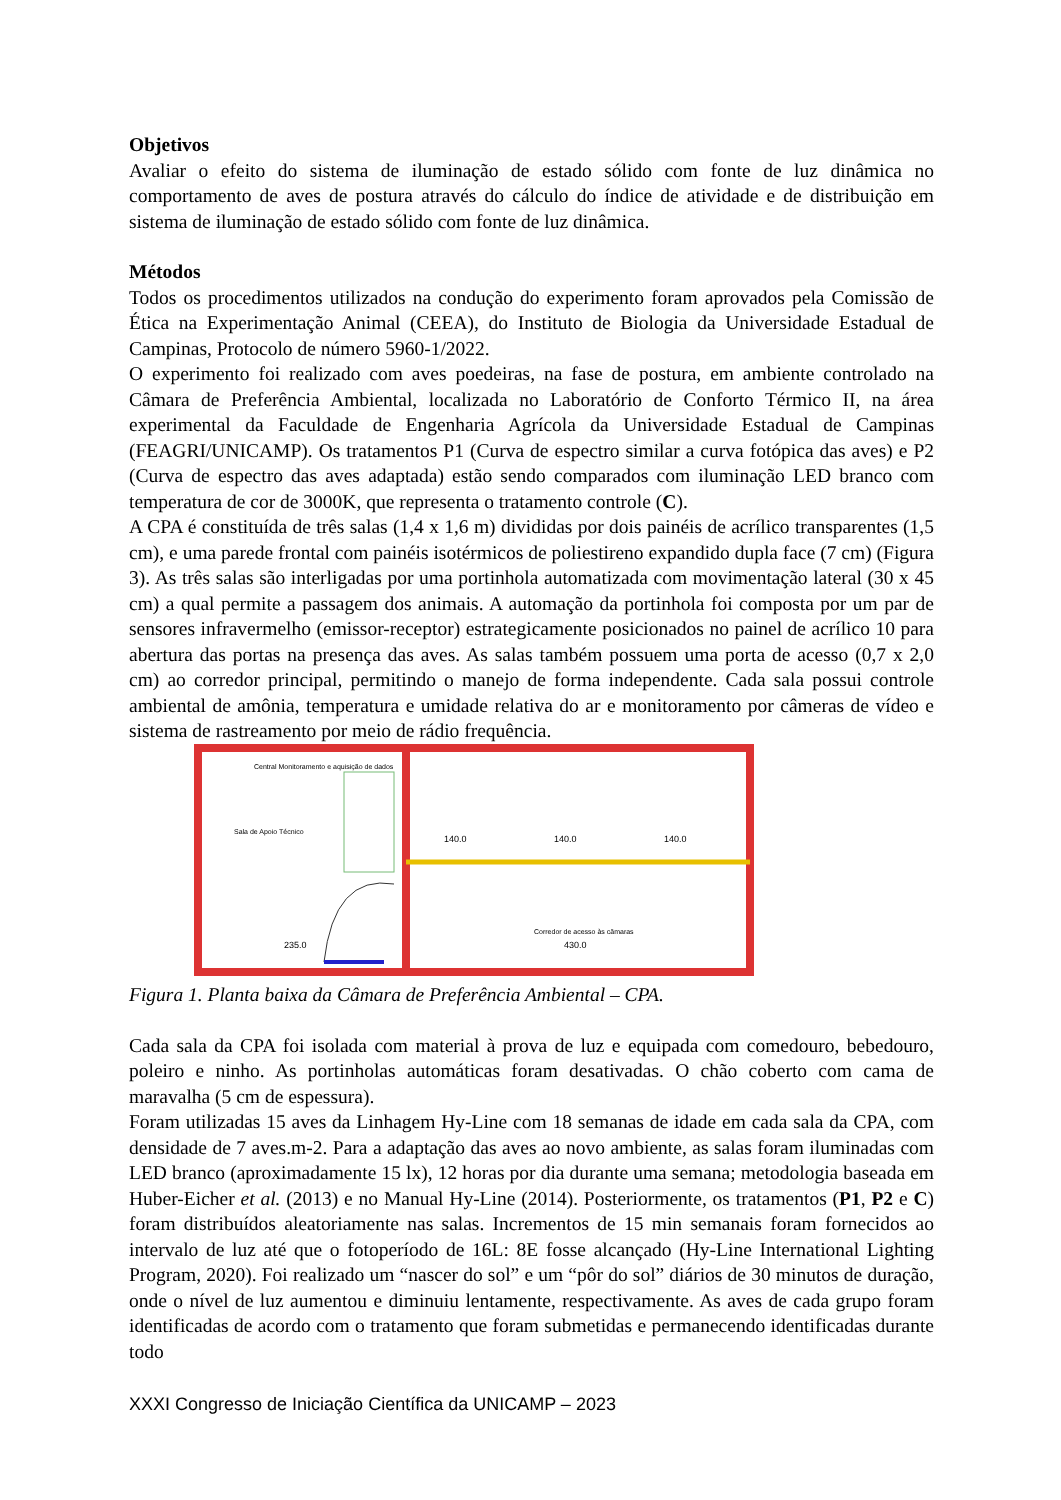Objetivos
Avaliar o efeito do sistema de iluminação de estado sólido com fonte de luz dinâmica no comportamento de aves de postura através do cálculo do índice de atividade e de distribuição em sistema de iluminação de estado sólido com fonte de luz dinâmica.
Métodos
Todos os procedimentos utilizados na condução do experimento foram aprovados pela Comissão de Ética na Experimentação Animal (CEEA), do Instituto de Biologia da Universidade Estadual de Campinas, Protocolo de número 5960-1/2022.
O experimento foi realizado com aves poedeiras, na fase de postura, em ambiente controlado na Câmara de Preferência Ambiental, localizada no Laboratório de Conforto Térmico II, na área experimental da Faculdade de Engenharia Agrícola da Universidade Estadual de Campinas (FEAGRI/UNICAMP). Os tratamentos P1 (Curva de espectro similar a curva fotópica das aves) e P2 (Curva de espectro das aves adaptada) estão sendo comparados com iluminação LED branco com temperatura de cor de 3000K, que representa o tratamento controle (C).
A CPA é constituída de três salas (1,4 x 1,6 m) divididas por dois painéis de acrílico transparentes (1,5 cm), e uma parede frontal com painéis isotérmicos de poliestireno expandido dupla face (7 cm) (Figura 3). As três salas são interligadas por uma portinhola automatizada com movimentação lateral (30 x 45 cm) a qual permite a passagem dos animais. A automação da portinhola foi composta por um par de sensores infravermelho (emissor-receptor) estrategicamente posicionados no painel de acrílico 10 para abertura das portas na presença das aves. As salas também possuem uma porta de acesso (0,7 x 2,0 cm) ao corredor principal, permitindo o manejo de forma independente. Cada sala possui controle ambiental de amônia, temperatura e umidade relativa do ar e monitoramento por câmeras de vídeo e sistema de rastreamento por meio de rádio frequência.
Sala de Apoio Técnico
Central Monitoramento e aquisição de dados
140.0
140.0
140.0
235.0
430.0
Corredor de acesso às câmaras
Figura 1. Planta baixa da Câmara de Preferência Ambiental – CPA.
Cada sala da CPA foi isolada com material à prova de luz e equipada com comedouro, bebedouro, poleiro e ninho. As portinholas automáticas foram desativadas. O chão coberto com cama de maravalha (5 cm de espessura).
Foram utilizadas 15 aves da Linhagem Hy-Line com 18 semanas de idade em cada sala da CPA, com densidade de 7 aves.m-2. Para a adaptação das aves ao novo ambiente, as salas foram iluminadas com LED branco (aproximadamente 15 lx), 12 horas por dia durante uma semana; metodologia baseada em Huber-Eicher et al. (2013) e no Manual Hy-Line (2014). Posteriormente, os tratamentos (P1, P2 e C) foram distribuídos aleatoriamente nas salas. Incrementos de 15 min semanais foram fornecidos ao intervalo de luz até que o fotoperíodo de 16L: 8E fosse alcançado (Hy-Line International Lighting Program, 2020). Foi realizado um “nascer do sol” e um “pôr do sol” diários de 30 minutos de duração, onde o nível de luz aumentou e diminuiu lentamente, respectivamente. As aves de cada grupo foram identificadas de acordo com o tratamento que foram submetidas e permanecendo identificadas durante todo
XXXI Congresso de Iniciação Científica da UNICAMP – 2023